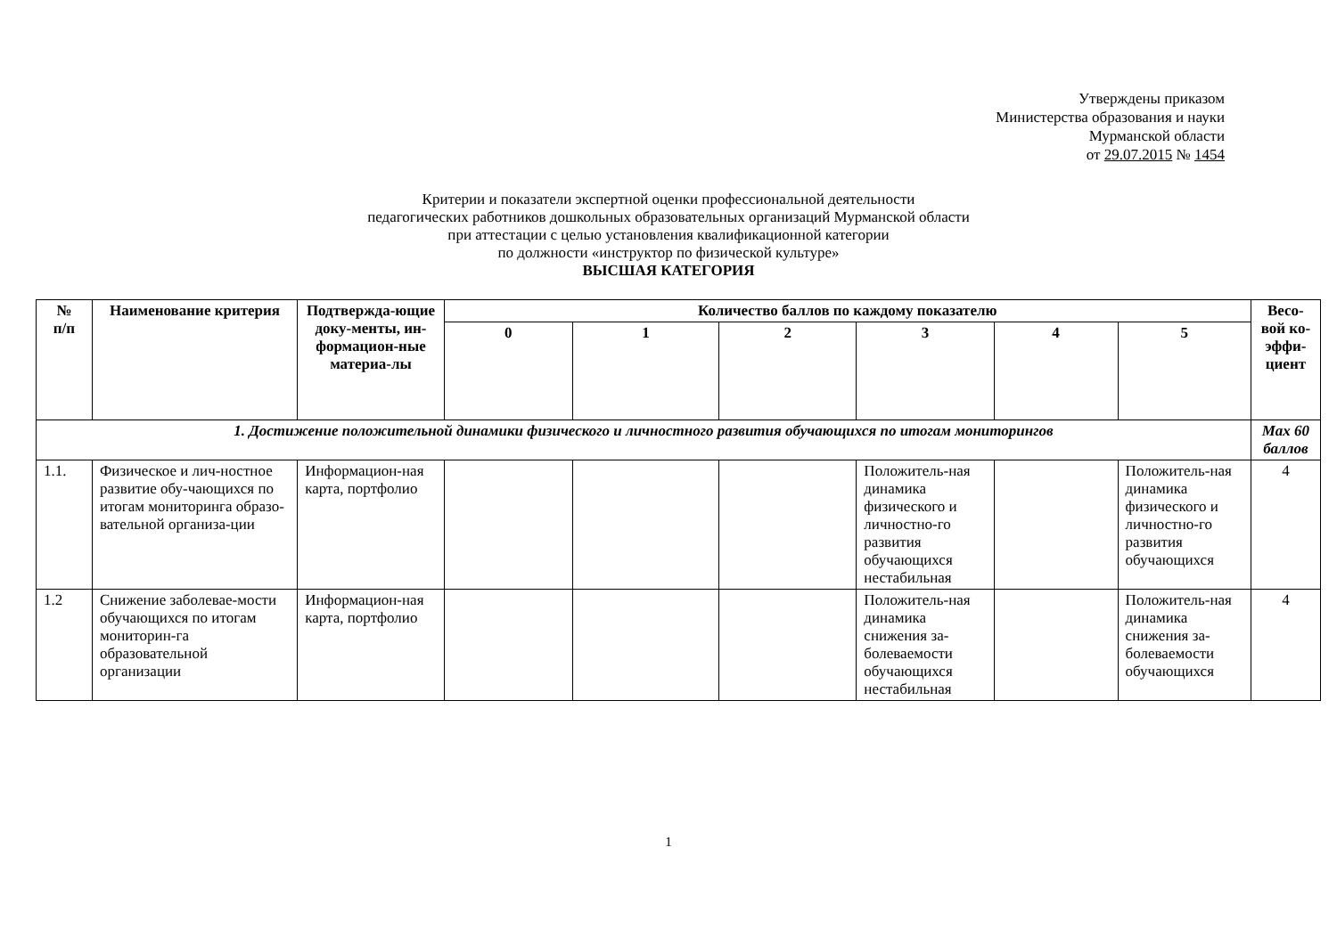Утверждены приказом
Министерства образования и науки
Мурманской области
от 29.07.2015 № 1454
Критерии и показатели экспертной оценки профессиональной деятельности
педагогических работников дошкольных образовательных организаций Мурманской области
при аттестации с целью установления квалификационной категории
по должности «инструктор по физической культуре»
ВЫСШАЯ КАТЕГОРИЯ
| № п/п | Наименование критерия | Подтвержда-ющие доку-менты, ин-формацион-ные материа-лы | Количество баллов по каждому показателю | | | | | | Весо-вой ко-эффи-циент |
| --- | --- | --- | --- | --- | --- | --- | --- | --- | --- |
| | | | 0 | 1 | 2 | 3 | 4 | 5 | |
| 1. Достижение положительной динамики физического и личностного развития обучающихся по итогам мониторингов | | | | | | | | | Max 60 баллов |
| 1.1. | Физическое и лич-ностное развитие обу-чающихся по итогам мониторинга образо-вательной организа-ции | Информацион-ная карта, портфолио | | | | Положитель-ная динамика физического и личностно-го развития обучающихся нестабильная | | Положитель-ная динамика физического и личностно-го развития обучающихся | 4 |
| 1.2 | Снижение заболевае-мости обучающихся по итогам мониторин-га образовательной организации | Информацион-ная карта, портфолио | | | | Положитель-ная динамика снижения за-болеваемости обучающихся нестабильная | | Положитель-ная динамика снижения за-болеваемости обучающихся | 4 |
1